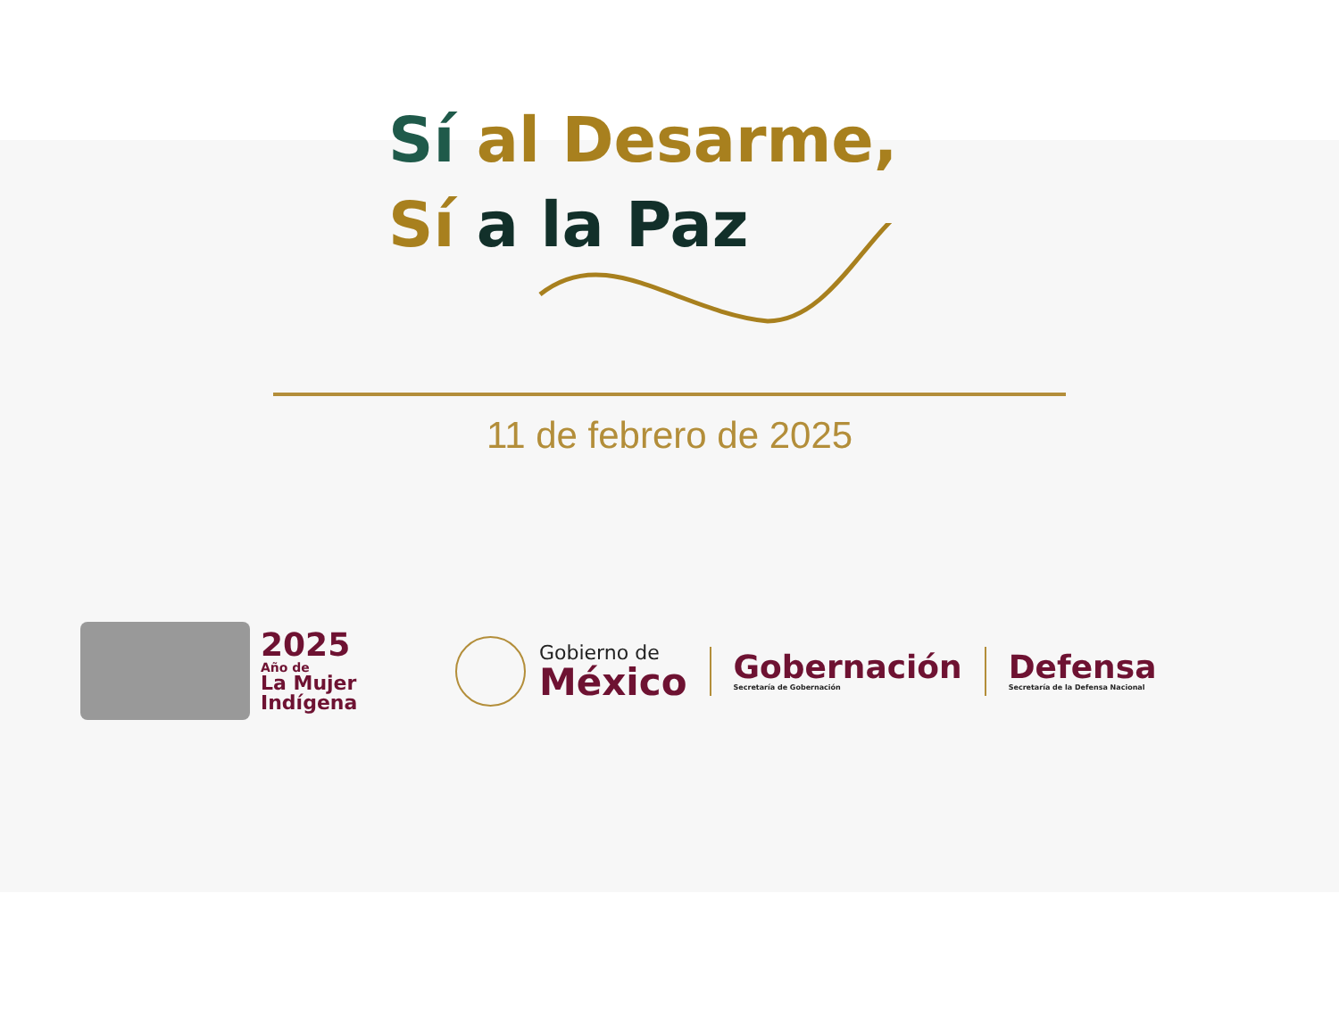Sí al Desarme,
Sí a la Paz
11 de febrero de 2025
2025
Año de
La Mujer
Indígena
Gobierno de
México
Gobernación
Secretaría de Gobernación
Defensa
Secretaría de la Defensa Nacional